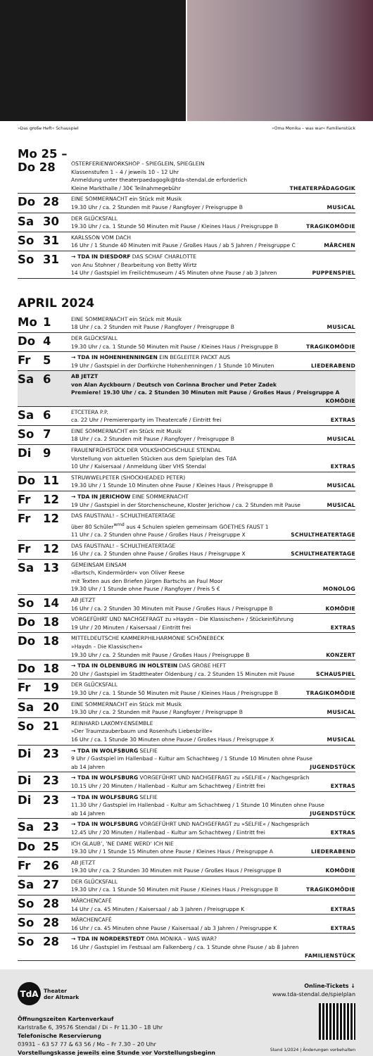»Das große Heft« Schauspiel »Oma Monika – was war« Familienstück
Mo 25 –
Do 28
OSTERFERIENWORKSHOP – SPIEGLEIN, SPIEGLEIN
Klassenstufen 1 – 4 / jeweils 10 – 12 Uhr
Anmeldung unter theaterpaedagogik@tda-stendal.de erforderlich
Kleine Markthalle / 30€ Teilnahmegebühr THEATERPÄDAGOGIK
Do 28
EINE SOMMERNACHT ein Stück mit Musik
19.30 Uhr / ca. 2 Stunden mit Pause / Rangfoyer / Preisgruppe B MUSICAL
Sa 30
DER GLÜCKSFALL
19.30 Uhr / ca. 1 Stunde 50 Minuten mit Pause / Kleines Haus / Preisgruppe B TRAGIKOMÖDIE
So 31
KARLSSON VOM DACH
16 Uhr / 1 Stunde 40 Minuten mit Pause / Großes Haus / ab 5 Jahren / Preisgruppe C MÄRCHEN
So 31
→ TDA IN DIESDORF DAS SCHAF CHARLOTTE
von Anu Stohner / Bearbeitung von Betty Wirtz
14 Uhr / Gastspiel im Freilichtmuseum / 45 Minuten ohne Pause / ab 3 Jahren PUPPENSPIEL
APRIL 2024
Mo 1
EINE SOMMERNACHT ein Stück mit Musik
18 Uhr / ca. 2 Stunden mit Pause / Rangfoyer / Preisgruppe B MUSICAL
Do 4
DER GLÜCKSFALL
19.30 Uhr / ca. 1 Stunde 50 Minuten mit Pause / Kleines Haus / Preisgruppe B TRAGIKOMÖDIE
Fr 5
→ TDA IN HOHENHENNINGEN EIN BEGLEITER PACKT AUS
19 Uhr / Gastspiel in der Dorfkirche Hohenhenningen / 1 Stunde 10 Minuten LIEDERABEND
Sa 6
AB JETZT
von Alan Ayckbourn / Deutsch von Corinna Brocher und Peter Zadek
Premiere! 19.30 Uhr / ca. 2 Stunden 30 Minuten mit Pause / Großes Haus / Preisgruppe A
KOMÖDIE
Sa 6
ETCETERA P.P.
ca. 22 Uhr / Premierenparty im Theatercafé / Eintritt frei EXTRAS
So 7
EINE SOMMERNACHT ein Stück mit Musik
18 Uhr / ca. 2 Stunden mit Pause / Rangfoyer / Preisgruppe B MUSICAL
Di 9
FRAUENFRÜHSTÜCK DER VOLKSHOCHSCHULE STENDAL
Vorstellung von aktuellen Stücken aus dem Spielplan des TdA
10 Uhr / Kaisersaal / Anmeldung über VHS Stendal EXTRAS
Do 11
STRUWWELPETER (SHOCKHEADED PETER)
19.30 Uhr / 1 Stunde 10 Minuten ohne Pause / Kleines Haus / Preisgruppe B MUSICAL
Fr 12
→ TDA IN JERICHOW EINE SOMMERNACHT
19 Uhr / Gastspiel in der Storchenscheune, Kloster Jerichow / ca. 2 Stunden mit Pause MUSICAL
Fr 12
DAS FAUSTIVAL! – SCHULTHEATERTAGE
über 80 Schüler<sup>wmd</sup> aus 4 Schulen spielen gemeinsam GOETHES FAUST 1
11 Uhr / ca. 2 Stunden ohne Pause / Großes Haus / Preisgruppe X SCHULTHEATERTAGE
Fr 12
DAS FAUSTIVAL! – SCHULTHEATERTAGE
16 Uhr / ca. 2 Stunden ohne Pause / Großes Haus / Preisgruppe X SCHULTHEATERTAGE
Sa 13
GEMEINSAM EINSAM
»Bartsch, Kindermörder« von Oliver Reese
mit Texten aus den Briefen Jürgen Bartschs an Paul Moor
19.30 Uhr / 1 Stunde ohne Pause / Rangfoyer / Preis 5 € MONOLOG
So 14
AB JETZT
16 Uhr / ca. 2 Stunden 30 Minuten mit Pause / Großes Haus / Preisgruppe B KOMÖDIE
Do 18
VORGEFÜHRT UND NACHGEFRAGT zu »Haydn – Die Klassischen« / Stückeinführung
19 Uhr / 20 Minuten / Kaisersaal / Eintritt frei EXTRAS
Do 18
MITTELDEUTSCHE KAMMERPHILHARMONIE SCHÖNEBECK
»Haydn – Die Klassischen«
19.30 Uhr / ca. 2 Stunden mit Pause / Großes Haus / Preisgruppe B KONZERT
Do 18
→ TDA IN OLDENBURG IN HOLSTEIN DAS GROßE HEFT
20 Uhr / Gastspiel im Stadttheater Oldenburg / ca. 2 Stunden 15 Minuten mit Pause SCHAUSPIEL
Fr 19
DER GLÜCKSFALL
19.30 Uhr / ca. 1 Stunde 50 Minuten mit Pause / Kleines Haus / Preisgruppe B TRAGIKOMÖDIE
Sa 20
EINE SOMMERNACHT ein Stück mit Musik
19.30 Uhr / ca. 2 Stunden mit Pause / Rangfoyer / Preisgruppe B MUSICAL
So 21
REINHARD LAKOMY-ENSEMBLE
»Der Traumzauberbaum und Rosenhufs Liebesbrille«
16 Uhr / ca. 1 Stunde 30 Minuten ohne Pause / Großes Haus / Preisgruppe X MUSICAL
Di 23
→ TDA IN WOLFSBURG SELFIE
9 Uhr / Gastspiel im Hallenbad – Kultur am Schachtweg / 1 Stunde 10 Minuten ohne Pause
ab 14 Jahren JUGENDSTÜCK
Di 23
→ TDA IN WOLFSBURG VORGEFÜHRT UND NACHGEFRAGT zu »SELFIE« / Nachgespräch
10.15 Uhr / 20 Minuten / Hallenbad – Kultur am Schachtweg / Eintritt frei EXTRAS
Di 23
→ TDA IN WOLFSBURG SELFIE
11.30 Uhr / Gastspiel im Hallenbad – Kultur am Schachtweg / 1 Stunde 10 Minuten ohne Pause
ab 14 Jahren JUGENDSTÜCK
Sa 23
→ TDA IN WOLFSBURG VORGEFÜHRT UND NACHGEFRAGT zu »SELFIE« / Nachgespräch
12.45 Uhr / 20 Minuten / Hallenbad – Kultur am Schachtweg / Eintritt frei EXTRAS
Do 25
ICH GLAUB’, ’NE DAME WERD’ ICH NIE
19.30 Uhr / 1 Stunde 15 Minuten ohne Pause / Kleines Haus / Preisgruppe A LIEDERABEND
Fr 26
AB JETZT
19.30 Uhr / ca. 2 Stunden 30 Minuten mit Pause / Großes Haus / Preisgruppe B KOMÖDIE
Sa 27
DER GLÜCKSFALL
19.30 Uhr / ca. 1 Stunde 50 Minuten mit Pause / Kleines Haus / Preisgruppe B TRAGIKOMÖDIE
So 28
MÄRCHENCAFÉ
14 Uhr / ca. 45 Minuten / Kaisersaal / ab 3 Jahren / Preisgruppe K EXTRAS
So 28
MÄRCHENCAFÉ
16 Uhr / ca. 45 Minuten ohne Pause / Kaisersaal / ab 3 Jahren / Preisgruppe K EXTRAS
So 28
→ TDA IN NORDERSTEDT OMA MONIKA – WAS WAR?
16 Uhr / Gastspiel im Festsaal am Falkenberg / ca. 1 Stunde ohne Pause / ab 8 Jahren
FAMILIENSTÜCK
TdA
Theater
der Altmark
Öffnungszeiten Kartenverkauf
Karlstraße 6, 39576 Stendal / Di – Fr 11.30 – 18 Uhr
Telefonische Reservierung
03931 – 63 57 77 & 63 56 / Mo – Fr 7.30 – 20 Uhr
Vorstellungskasse jeweils eine Stunde vor Vorstellungsbeginn
Online-Tickets ↓
www.tda-stendal.de/spielplan
Stand 1/2024 | Änderungen vorbehalten